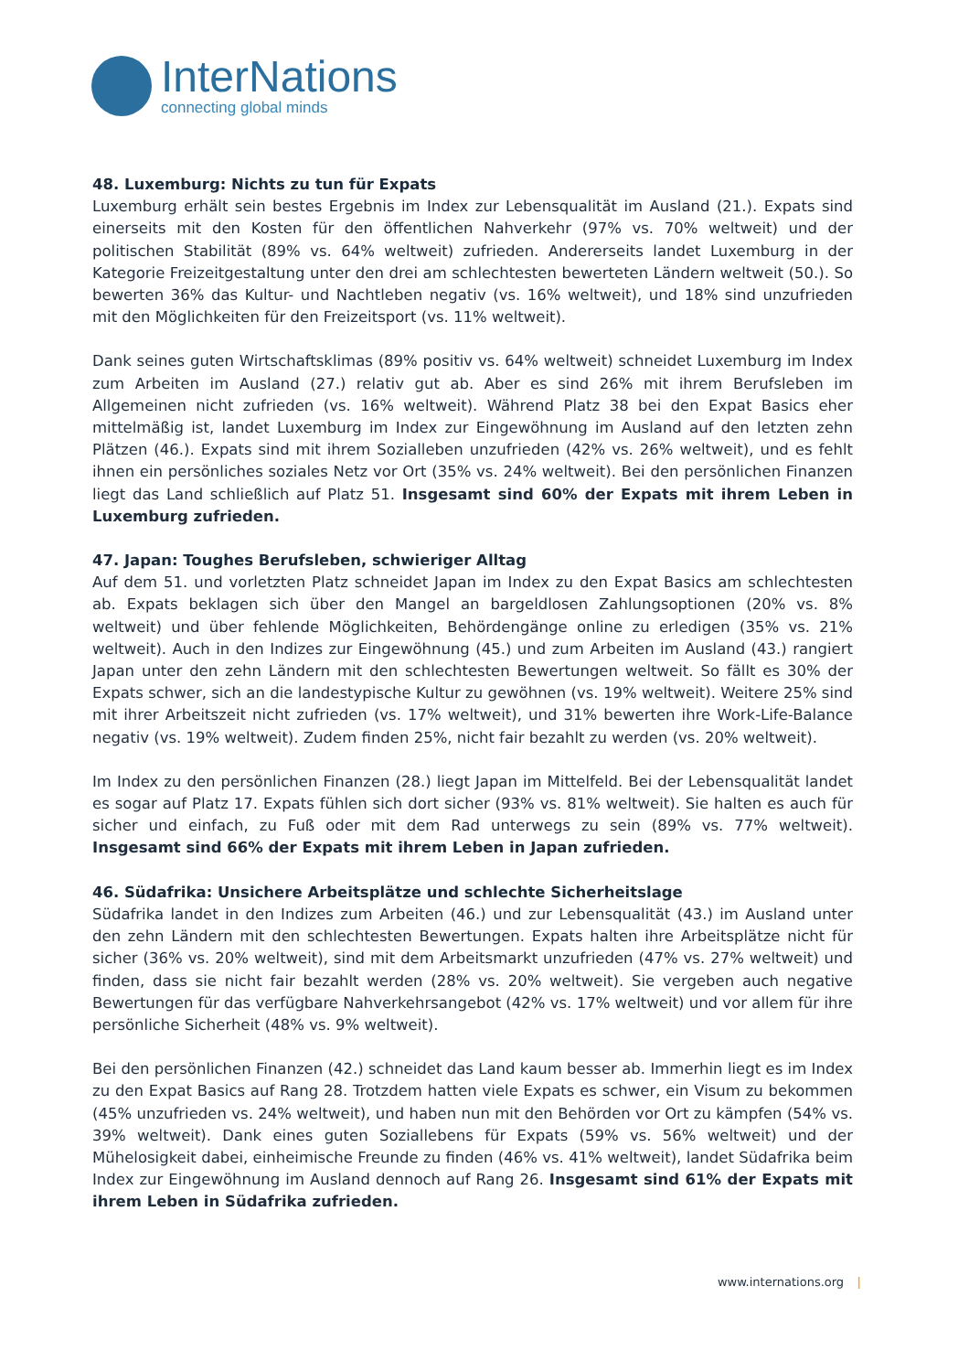InterNations
connecting global minds
48. Luxemburg: Nichts zu tun für Expats
Luxemburg erhält sein bestes Ergebnis im Index zur Lebensqualität im Ausland (21.). Expats sind einerseits mit den Kosten für den öffentlichen Nahverkehr (97% vs. 70% weltweit) und der politischen Stabilität (89% vs. 64% weltweit) zufrieden. Andererseits landet Luxemburg in der Kategorie Freizeitgestaltung unter den drei am schlechtesten bewerteten Ländern weltweit (50.). So bewerten 36% das Kultur- und Nachtleben negativ (vs. 16% weltweit), und 18% sind unzufrieden mit den Möglichkeiten für den Freizeitsport (vs. 11% weltweit).
Dank seines guten Wirtschaftsklimas (89% positiv vs. 64% weltweit) schneidet Luxemburg im Index zum Arbeiten im Ausland (27.) relativ gut ab. Aber es sind 26% mit ihrem Berufsleben im Allgemeinen nicht zufrieden (vs. 16% weltweit). Während Platz 38 bei den Expat Basics eher mittelmäßig ist, landet Luxemburg im Index zur Eingewöhnung im Ausland auf den letzten zehn Plätzen (46.). Expats sind mit ihrem Sozialleben unzufrieden (42% vs. 26% weltweit), und es fehlt ihnen ein persönliches soziales Netz vor Ort (35% vs. 24% weltweit). Bei den persönlichen Finanzen liegt das Land schließlich auf Platz 51. Insgesamt sind 60% der Expats mit ihrem Leben in Luxemburg zufrieden.
47. Japan: Toughes Berufsleben, schwieriger Alltag
Auf dem 51. und vorletzten Platz schneidet Japan im Index zu den Expat Basics am schlechtesten ab. Expats beklagen sich über den Mangel an bargeldlosen Zahlungsoptionen (20% vs. 8% weltweit) und über fehlende Möglichkeiten, Behördengänge online zu erledigen (35% vs. 21% weltweit). Auch in den Indizes zur Eingewöhnung (45.) und zum Arbeiten im Ausland (43.) rangiert Japan unter den zehn Ländern mit den schlechtesten Bewertungen weltweit. So fällt es 30% der Expats schwer, sich an die landestypische Kultur zu gewöhnen (vs. 19% weltweit). Weitere 25% sind mit ihrer Arbeitszeit nicht zufrieden (vs. 17% weltweit), und 31% bewerten ihre Work-Life-Balance negativ (vs. 19% weltweit). Zudem finden 25%, nicht fair bezahlt zu werden (vs. 20% weltweit).
Im Index zu den persönlichen Finanzen (28.) liegt Japan im Mittelfeld. Bei der Lebensqualität landet es sogar auf Platz 17. Expats fühlen sich dort sicher (93% vs. 81% weltweit). Sie halten es auch für sicher und einfach, zu Fuß oder mit dem Rad unterwegs zu sein (89% vs. 77% weltweit). Insgesamt sind 66% der Expats mit ihrem Leben in Japan zufrieden.
46. Südafrika: Unsichere Arbeitsplätze und schlechte Sicherheitslage
Südafrika landet in den Indizes zum Arbeiten (46.) und zur Lebensqualität (43.) im Ausland unter den zehn Ländern mit den schlechtesten Bewertungen. Expats halten ihre Arbeitsplätze nicht für sicher (36% vs. 20% weltweit), sind mit dem Arbeitsmarkt unzufrieden (47% vs. 27% weltweit) und finden, dass sie nicht fair bezahlt werden (28% vs. 20% weltweit). Sie vergeben auch negative Bewertungen für das verfügbare Nahverkehrsangebot (42% vs. 17% weltweit) und vor allem für ihre persönliche Sicherheit (48% vs. 9% weltweit).
Bei den persönlichen Finanzen (42.) schneidet das Land kaum besser ab. Immerhin liegt es im Index zu den Expat Basics auf Rang 28. Trotzdem hatten viele Expats es schwer, ein Visum zu bekommen (45% unzufrieden vs. 24% weltweit), und haben nun mit den Behörden vor Ort zu kämpfen (54% vs. 39% weltweit). Dank eines guten Soziallebens für Expats (59% vs. 56% weltweit) und der Mühelosigkeit dabei, einheimische Freunde zu finden (46% vs. 41% weltweit), landet Südafrika beim Index zur Eingewöhnung im Ausland dennoch auf Rang 26. Insgesamt sind 61% der Expats mit ihrem Leben in Südafrika zufrieden.
www.internations.org |